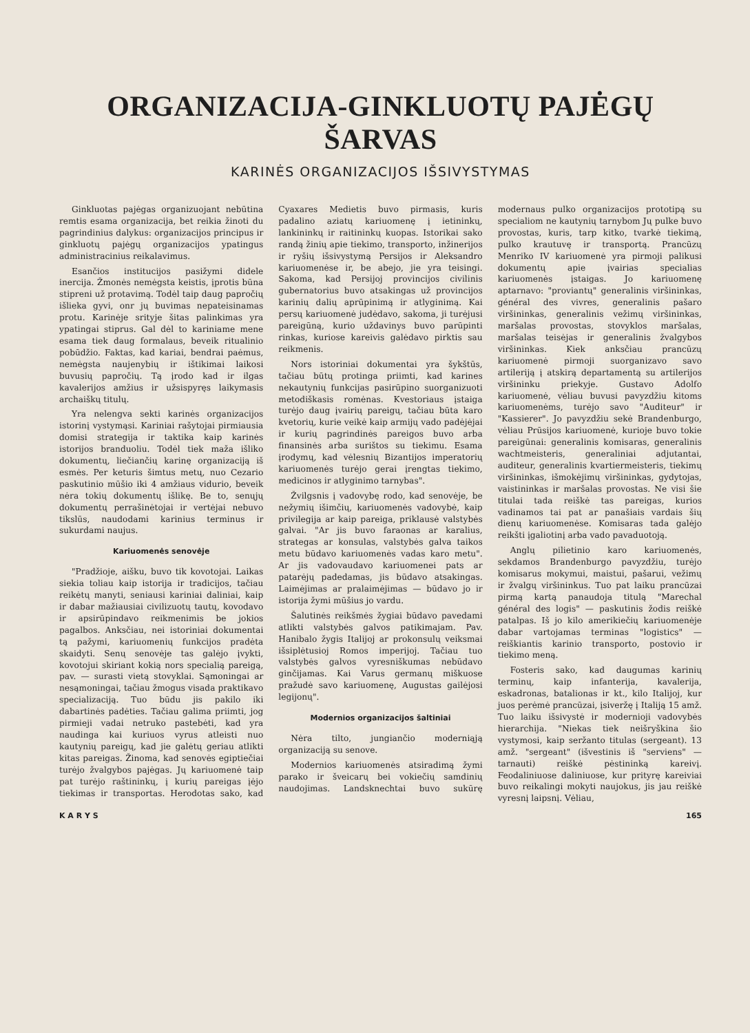ORGANIZACIJA-GINKLUOTŲ PAJĖGŲ ŠARVAS
KARINĖS ORGANIZACIJOS IŠSIVYSTYMAS
Ginkluotas pajėgas organizuojant nebūtina remtis esama organizacija, bet reikia žinoti du pagrindinius dalykus: organizacijos principus ir ginkluotų pajėgų organizacijos ypatingus administracinius reikalavimus.
Esančios institucijos pasižymi didele inercija. Žmonės nemėgsta keistis, įprotis būna stipreni už protavimą. Todėl taip daug papročių išlieka gyvi, onr jų buvimas nepateisinamas protu. Karinėje srityje šitas palinkimas yra ypatingai stiprus. Gal dėl to kariniame mene esama tiek daug formalaus, beveik ritualinio pobūdžio. Faktas, kad kariai, bendrai paėmus, nemėgsta naujenybių ir ištikimai laikosi buvusių papročių. Tą įrodo kad ir ilgas kavalerijos amžius ir užsispyręs laikymasis archaiškų titulų.
Yra nelengva sekti karinės organizacijos istorinį vystymąsi. Kariniai rašytojai pirmiausia domisi strategija ir taktika kaip karinės istorijos branduoliu. Todėl tiek maža išliko dokumentų, liečiančių karinę organizaciją iš esmės. Per keturis šimtus metų, nuo Cezario paskutinio mūšio iki 4 amžiaus vidurio, beveik nėra tokių dokumentų išlikę. Be to, senųjų dokumentų perrašinėtojai ir vertėjai nebuvo tikslūs, naudodami karinius terminus ir sukurdami naujus.
Kariuomenės senovėje
"Pradžioje, aišku, buvo tik kovotojai. Laikas siekia toliau kaip istorija ir tradicijos, tačiau reikėtų manyti, seniausi kariniai daliniai, kaip ir dabar mažiausiai civilizuotų tautų, kovodavo ir apsirūpindavo reikmenimis be jokios pagalbos. Anksčiau, nei istoriniai dokumentai tą pažymi, kariuomenių funkcijos pradėta skaidyti. Senų senovėje tas galėjo įvykti, kovotojui skiriant kokią nors specialią pareigą, pav. — surasti vietą stovyklai. Sąmoningai ar nesąmoningai, tačiau žmogus visada praktikavo specializaciją. Tuo būdu jis pakilo iki dabartinės padėties. Tačiau galima priimti, jog pirmieji vadai netruko pastebėti, kad yra naudinga kai kuriuos vyrus atleisti nuo kautynių pareigų, kad jie galėtų geriau atlikti kitas pareigas. Žinoma, kad senovės egiptiečiai turėjo žvalgybos pajėgas. Jų kariuomenė taip pat turėjo raštininkų, į kurių pareigas įėjo tiekimas ir transportas. Herodotas sako, kad Cyaxares Medietis buvo pirmasis, kuris padalino aziatų kariuomenę į ietininkų, lankininkų ir raitininkų kuopas. Istorikai sako randą žinių apie tiekimo, transporto, inžinerijos ir ryšių išsivystymą Persijos ir Aleksandro kariuomenėse ir, be abejo, jie yra teisingi. Sakoma, kad Persijoj provincijos civilinis gubernatorius buvo atsakingas už provincijos karinių dalių aprūpinimą ir atlyginimą. Kai persų kariuomenė judėdavo, sakoma, ji turėjusi pareigūną, kurio uždavinys buvo parūpinti rinkas, kuriose kareivis galėdavo pirktis sau reikmenis.
Nors istoriniai dokumentai yra šykštūs, tačiau būtų protinga priimti, kad karines nekautynių funkcijas pasirūpino suorganizuoti metodiškasis romėnas. Kvestoriaus įstaiga turėjo daug įvairių pareigų, tačiau būta karo kvetorių, kurie veikė kaip armijų vado padėjėjai ir kurių pagrindinės pareigos buvo arba finansinės arba surištos su tiekimu. Esama įrodymų, kad vėlesnių Bizantijos imperatorių kariuomenės turėjo gerai įrengtas tiekimo, medicinos ir atlyginimo tarnybas".
Žvilgsnis į vadovybę rodo, kad senovėje, be nežymių išimčių, kariuomenės vadovybė, kaip privilegija ar kaip pareiga, priklausė valstybės galvai. "Ar jis buvo faraonas ar karalius, strategas ar konsulas, valstybės galva taikos metu būdavo kariuomenės vadas karo metu". Ar jis vadovaudavo kariuomenei pats ar patarėjų padedamas, jis būdavo atsakingas. Laimėjimas ar pralaimėjimas — būdavo jo ir istorija žymi mūšius jo vardu.
Šalutinės reikšmės žygiai būdavo pavedami atlikti valstybės galvos patikimajam. Pav. Hanibalo žygis Italijoj ar prokonsulų veiksmai išsiplėtusioj Romos imperijoj. Tačiau tuo valstybės galvos vyresniškumas nebūdavo ginčijamas. Kai Varus germanų miškuose pražudė savo kariuomenę, Augustas gailėjosi legijonų".
Modernios organizacijos šaltiniai
Nėra tilto, jungiančio moderniąją organizaciją su senove.
Modernios kariuomenės atsiradimą žymi parako ir šveicarų bei vokiečių samdinių naudojimas. Landsknechtai buvo sukūrę modernaus pulko organizacijos prototipą su specialiom ne kautynių tarnybom Jų pulke buvo provostas, kuris, tarp kitko, tvarkė tiekimą, pulko krautuvę ir transportą. Prancūzų Menriko IV kariuomenė yra pirmoji palikusi dokumentų apie įvairias specialias kariuomenės įstaigas. Jo kariuomenę aptarnavo: "proviantų" generalinis viršininkas, général des vivres, generalinis pašaro viršininkas, generalinis vežimų viršininkas, maršalas provostas, stovyklos maršalas, maršalas teisėjas ir generalinis žvalgybos viršininkas. Kiek anksčiau prancūzų kariuomenė pirmoji suorganizavo savo artileriją į atskirą departamentą su artilerijos viršininku priekyje. Gustavo Adolfo kariuomenė, vėliau buvusi pavyzdžiu kitoms kariuomenėms, turėjo savo "Auditeur" ir "Kassierer". Jo pavyzdžiu sekė Brandenburgo, vėliau Prūsijos kariuomenė, kurioje buvo tokie pareigūnai: generalinis komisaras, generalinis wachtmeisteris, generaliniai adjutantai, auditeur, generalinis kvartiermeisteris, tiekimų viršininkas, išmokėjimų viršininkas, gydytojas, vaistininkas ir maršalas provostas. Ne visi šie titulai tada reiškė tas pareigas, kurios vadinamos tai pat ar panašiais vardais šių dienų kariuomenėse. Komisaras tada galėjo reikšti įgaliotinį arba vado pavaduotoją.
Anglų pilietinio karo kariuomenės, sekdamos Brandenburgo pavyzdžiu, turėjo komisarus mokymui, maistui, pašarui, vežimų ir žvalgų viršininkus. Tuo pat laiku prancūzai pirmą kartą panaudoja titulą "Marechal général des logis" — paskutinis žodis reiškė patalpas. Iš jo kilo amerikiečių kariuomenėje dabar vartojamas terminas "logistics" — reiškiantis karinio transporto, postovio ir tiekimo meną.
Fosteris sako, kad daugumas karinių terminų, kaip infanterija, kavalerija, eskadronas, batalionas ir kt., kilo Italijoj, kur juos perėmė prancūzai, įsiveržę į Italiją 15 amž. Tuo laiku išsivystė ir modernioji vadovybės hierarchija. "Niekas tiek neišryškina šio vystymosi, kaip seržanto titulas (sergeant). 13 amž. "sergeant" (išvestinis iš "serviens" — tarnauti) reiškė pėstininką kareivį. Feodaliniuose daliniuose, kur prityrę kareiviai buvo reikalingi mokyti naujokus, jis jau reiškė vyresnį laipsnį. Vėliau,
K A R Y S 165